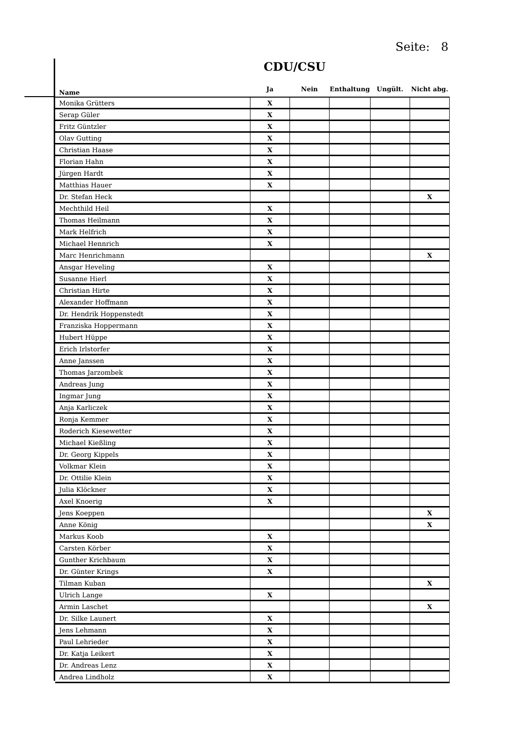Seite: 8
CDU/CSU
| Name | Ja | Nein | Enthaltung | Ungült. | Nicht abg. |
| --- | --- | --- | --- | --- | --- |
| Monika Grütters | X | | | | |
| Serap Güler | X | | | | |
| Fritz Güntzler | X | | | | |
| Olav Gutting | X | | | | |
| Christian Haase | X | | | | |
| Florian Hahn | X | | | | |
| Jürgen Hardt | X | | | | |
| Matthias Hauer | X | | | | |
| Dr. Stefan Heck | | | | | X |
| Mechthild Heil | X | | | | |
| Thomas Heilmann | X | | | | |
| Mark Helfrich | X | | | | |
| Michael Hennrich | X | | | | |
| Marc Henrichmann | | | | | X |
| Ansgar Heveling | X | | | | |
| Susanne Hierl | X | | | | |
| Christian Hirte | X | | | | |
| Alexander Hoffmann | X | | | | |
| Dr. Hendrik Hoppenstedt | X | | | | |
| Franziska Hoppermann | X | | | | |
| Hubert Hüppe | X | | | | |
| Erich Irlstorfer | X | | | | |
| Anne Janssen | X | | | | |
| Thomas Jarzombek | X | | | | |
| Andreas Jung | X | | | | |
| Ingmar Jung | X | | | | |
| Anja Karliczek | X | | | | |
| Ronja Kemmer | X | | | | |
| Roderich Kiesewetter | X | | | | |
| Michael Kießling | X | | | | |
| Dr. Georg Kippels | X | | | | |
| Volkmar Klein | X | | | | |
| Dr. Ottilie Klein | X | | | | |
| Julia Klöckner | X | | | | |
| Axel Knoerig | X | | | | |
| Jens Koeppen | | | | | X |
| Anne König | | | | | X |
| Markus Koob | X | | | | |
| Carsten Körber | X | | | | |
| Gunther Krichbaum | X | | | | |
| Dr. Günter Krings | X | | | | |
| Tilman Kuban | | | | | X |
| Ulrich Lange | X | | | | |
| Armin Laschet | | | | | X |
| Dr. Silke Launert | X | | | | |
| Jens Lehmann | X | | | | |
| Paul Lehrieder | X | | | | |
| Dr. Katja Leikert | X | | | | |
| Dr. Andreas Lenz | X | | | | |
| Andrea Lindholz | X | | | | |